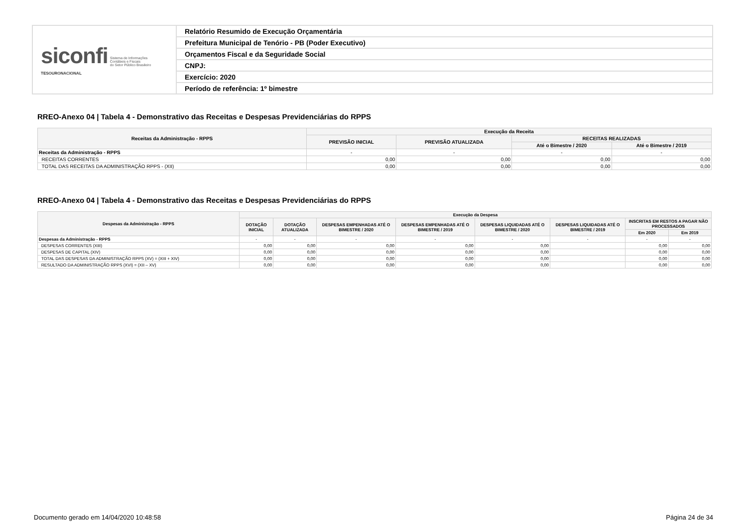| siconfi Sistema de Informações Contábeis e Fiscais do Setor Público Brasileiro TESOURONACIONAL | Relatório Resumido de Execução Orçamentária |
| | Prefeitura Municipal de Tenório - PB (Poder Executivo) |
| | Orçamentos Fiscal e da Seguridade Social |
| | CNPJ: |
| | Exercício: 2020 |
| | Período de referência: 1º bimestre |
RREO-Anexo 04 | Tabela 4 - Demonstrativo das Receitas e Despesas Previdenciárias do RPPS
| Receitas da Administração - RPPS | Execução da Receita | | | |
| --- | --- | --- | --- | --- |
| | PREVISÃO INICIAL | PREVISÃO ATUALIZADA | RECEITAS REALIZADAS | |
| | | | Até o Bimestre / 2020 | Até o Bimestre / 2019 |
| Receitas da Administração - RPPS | - | - | - | - |
| RECEITAS CORRENTES | 0,00 | 0,00 | 0,00 | 0,00 |
| TOTAL DAS RECEITAS DA ADMINISTRAÇÃO RPPS - (XII) | 0,00 | 0,00 | 0,00 | 0,00 |
RREO-Anexo 04 | Tabela 4 - Demonstrativo das Receitas e Despesas Previdenciárias do RPPS
| Despesas da Administração - RPPS | Execução da Despesa | | | | | | | |
| --- | --- | --- | --- | --- | --- | --- | --- | --- |
| | DOTAÇÃO INICIAL | DOTAÇÃO ATUALIZADA | DESPESAS EMPENHADAS ATÉ O BIMESTRE / 2020 | DESPESAS EMPENHADAS ATÉ O BIMESTRE / 2019 | DESPESAS LIQUIDADAS ATÉ O BIMESTRE / 2020 | DESPESAS LIQUIDADAS ATÉ O BIMESTRE / 2019 | INSCRITAS EM RESTOS A PAGAR NÃO PROCESSADOS | |
| | | | | | | | Em 2020 | Em 2019 |
| Despesas da Administração - RPPS | - | - | - | - | - | - | - | - |
| DESPESAS CORRENTES (XIII) | 0,00 | 0,00 | 0,00 | 0,00 | 0,00 | | 0,00 | 0,00 |
| DESPESAS DE CAPITAL (XIV) | 0,00 | 0,00 | 0,00 | 0,00 | 0,00 | | 0,00 | 0,00 |
| TOTAL DAS DESPESAS DA ADMINISTRAÇÃO RPPS (XV) = (XIII + XIV) | 0,00 | 0,00 | 0,00 | 0,00 | 0,00 | | 0,00 | 0,00 |
| RESULTADO DA ADMINISTRAÇÃO RPPS (XVI) = (XII – XV) | 0,00 | 0,00 | 0,00 | 0,00 | 0,00 | | 0,00 | 0,00 |
Documento gerado em 14/04/2020 10:48:58 Página 24 de 34